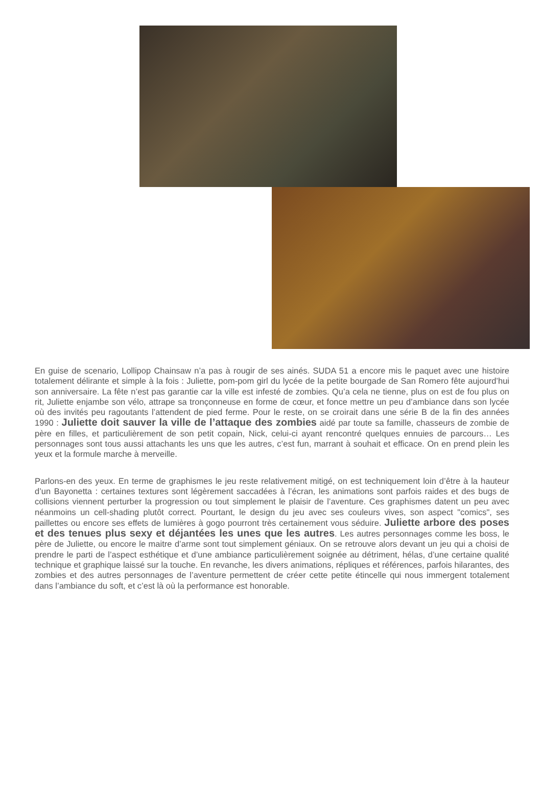En guise de scenario, Lollipop Chainsaw n’a pas à rougir de ses ainés. SUDA 51 a encore mis le paquet avec une histoire totalement délirante et simple à la fois : Juliette, pom-pom girl du lycée de la petite bourgade de San Romero fête aujourd’hui son anniversaire. La fête n’est pas garantie car la ville est infesté de zombies. Qu’a cela ne tienne, plus on est de fou plus on rit, Juliette enjambe son vélo, attrape sa tronçonneuse en forme de cœur, et fonce mettre un peu d’ambiance dans son lycée où des invités peu ragoutants l’attendent de pied ferme. Pour le reste, on se croirait dans une série B de la fin des années 1990 : Juliette doit sauver la ville de l’attaque des zombies aidé par toute sa famille, chasseurs de zombie de père en filles, et particulièrement de son petit copain, Nick, celui-ci ayant rencontré quelques ennuies de parcours… Les personnages sont tous aussi attachants les uns que les autres, c’est fun, marrant à souhait et efficace. On en prend plein les yeux et la formule marche à merveille.
Parlons-en des yeux. En terme de graphismes le jeu reste relativement mitigé, on est techniquement loin d’être à la hauteur d’un Bayonetta : certaines textures sont légèrement saccadées à l’écran, les animations sont parfois raides et des bugs de collisions viennent perturber la progression ou tout simplement le plaisir de l’aventure. Ces graphismes datent un peu avec néanmoins un cell-shading plutôt correct. Pourtant, le design du jeu avec ses couleurs vives, son aspect "comics", ses paillettes ou encore ses effets de lumières à gogo pourront très certainement vous séduire. Juliette arbore des poses et des tenues plus sexy et déjantées les unes que les autres. Les autres personnages comme les boss, le père de Juliette, ou encore le maitre d’arme sont tout simplement géniaux. On se retrouve alors devant un jeu qui a choisi de prendre le parti de l’aspect esthétique et d’une ambiance particulièrement soignée au détriment, hélas, d’une certaine qualité technique et graphique laissé sur la touche. En revanche, les divers animations, répliques et références, parfois hilarantes, des zombies et des autres personnages de l’aventure permettent de créer cette petite étincelle qui nous immergent totalement dans l’ambiance du soft, et c’est là où la performance est honorable.